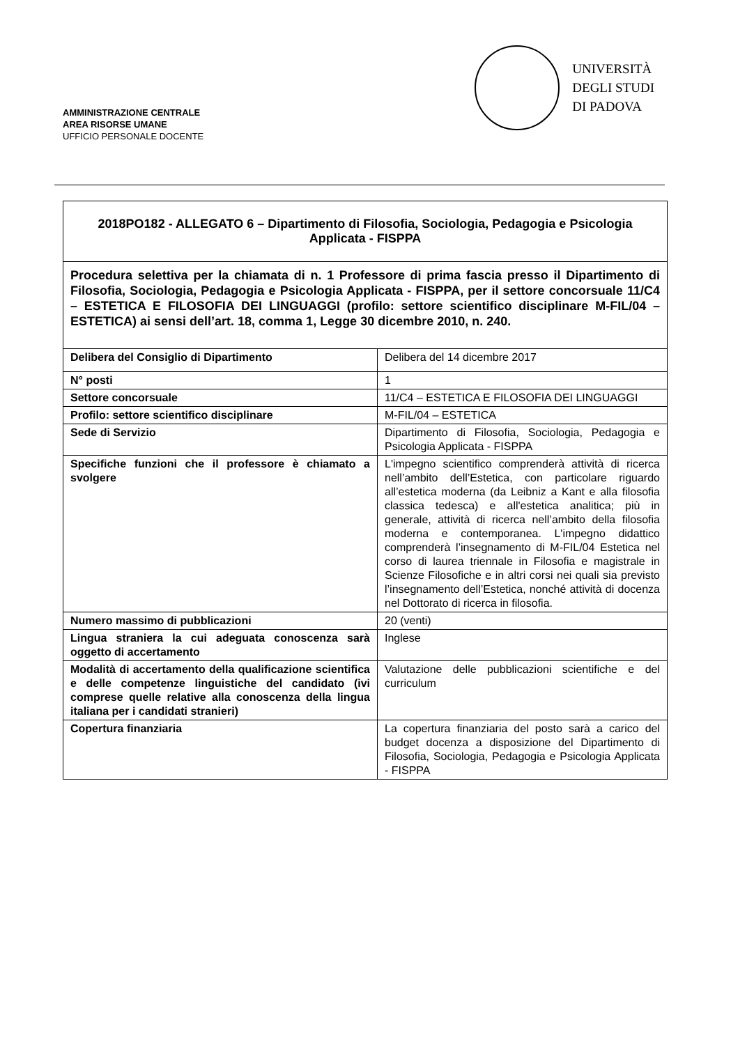AMMINISTRAZIONE CENTRALE
AREA RISORSE UMANE
UFFICIO PERSONALE DOCENTE
UNIVERSITÀ
DEGLI STUDI
DI PADOVA
2018PO182 - ALLEGATO 6 – Dipartimento di Filosofia, Sociologia, Pedagogia e Psicologia Applicata - FISPPA
Procedura selettiva per la chiamata di n. 1 Professore di prima fascia presso il Dipartimento di Filosofia, Sociologia, Pedagogia e Psicologia Applicata - FISPPA, per il settore concorsuale 11/C4 – ESTETICA E FILOSOFIA DEI LINGUAGGI (profilo: settore scientifico disciplinare M-FIL/04 – ESTETICA) ai sensi dell’art. 18, comma 1, Legge 30 dicembre 2010, n. 240.
| Delibera del Consiglio di Dipartimento | Delibera del 14 dicembre 2017 |
| N° posti | 1 |
| Settore concorsuale | 11/C4 – ESTETICA E FILOSOFIA DEI LINGUAGGI |
| Profilo: settore scientifico disciplinare | M-FIL/04 – ESTETICA |
| Sede di Servizio | Dipartimento di Filosofia, Sociologia, Pedagogia e Psicologia Applicata - FISPPA |
| Specifiche funzioni che il professore è chiamato a svolgere | L'impegno scientifico comprenderà attività di ricerca nell’ambito dell’Estetica, con particolare riguardo all’estetica moderna (da Leibniz a Kant e alla filosofia classica tedesca) e all'estetica analitica; più in generale, attività di ricerca nell’ambito della filosofia moderna e contemporanea. L'impegno didattico comprenderà l’insegnamento di M-FIL/04 Estetica nel corso di laurea triennale in Filosofia e magistrale in Scienze Filosofiche e in altri corsi nei quali sia previsto l’insegnamento dell’Estetica, nonché attività di docenza nel Dottorato di ricerca in filosofia. |
| Numero massimo di pubblicazioni | 20 (venti) |
| Lingua straniera la cui adeguata conoscenza sarà oggetto di accertamento | Inglese |
| Modalità di accertamento della qualificazione scientifica e delle competenze linguistiche del candidato (ivi comprese quelle relative alla conoscenza della lingua italiana per i candidati stranieri) | Valutazione delle pubblicazioni scientifiche e del curriculum |
| Copertura finanziaria | La copertura finanziaria del posto sarà a carico del budget docenza a disposizione del Dipartimento di Filosofia, Sociologia, Pedagogia e Psicologia Applicata - FISPPA |